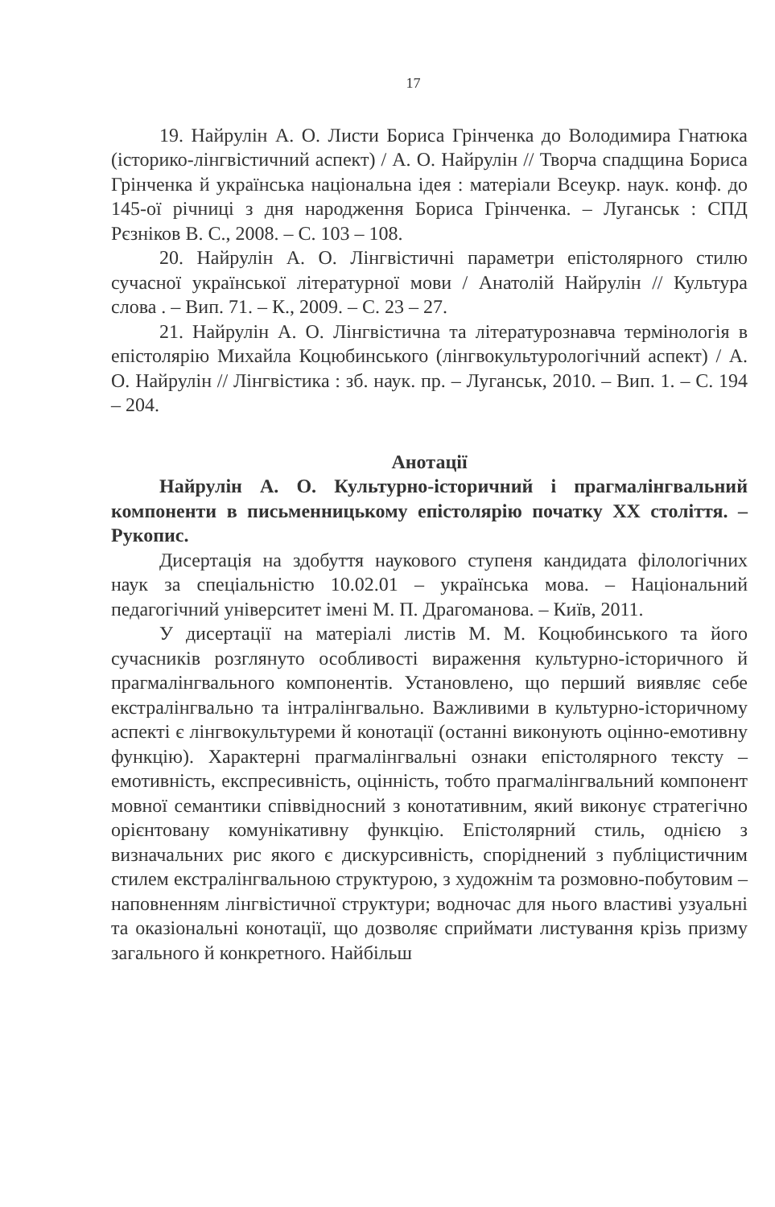17
19. Найрулін А. О. Листи Бориса Грінченка до Володимира Гнатюка (історико-лінгвістичний аспект) / А. О. Найрулін // Творча спадщина Бориса Грінченка й українська національна ідея : матеріали Всеукр. наук. конф. до 145-ої річниці з дня народження Бориса Грінченка. – Луганськ : СПД Рєзніков В. С., 2008. – С. 103 – 108.
20. Найрулін А. О. Лінгвістичні параметри епістолярного стилю сучасної української літературної мови / Анатолій Найрулін // Культура слова . – Вип. 71. – К., 2009. – С. 23 – 27.
21. Найрулін А. О. Лінгвістична та літературознавча термінологія в епістолярію Михайла Коцюбинського (лінгвокультурологічний аспект) / А. О. Найрулін // Лінгвістика : зб. наук. пр. – Луганськ, 2010. – Вип. 1. – С. 194 – 204.
Анотації
Найрулін А. О. Культурно-історичний і прагмалінгвальний компоненти в письменницькому епістолярію початку XX століття. – Рукопис.
Дисертація на здобуття наукового ступеня кандидата філологічних наук за спеціальністю 10.02.01 – українська мова. – Національний педагогічний університет імені М. П. Драгоманова. – Київ, 2011.
У дисертації на матеріалі листів М. М. Коцюбинського та його сучасників розглянуто особливості вираження культурно-історичного й прагмалінгвального компонентів. Установлено, що перший виявляє себе екстралінгвально та інтралінгвально. Важливими в культурно-історичному аспекті є лінгвокультуреми й конотації (останні виконують оцінно-емотивну функцію). Характерні прагмалінгвальні ознаки епістолярного тексту – емотивність, експресивність, оцінність, тобто прагмалінгвальний компонент мовної семантики співвідносний з конотативним, який виконує стратегічно орієнтовану комунікативну функцію. Епістолярний стиль, однією з визначальних рис якого є дискурсивність, споріднений з публіцистичним стилем екстралінгвальною структурою, з художнім та розмовно-побутовим – наповненням лінгвістичної структури; водночас для нього властиві узуальні та оказіональні конотації, що дозволяє сприймати листування крізь призму загального й конкретного. Найбільш